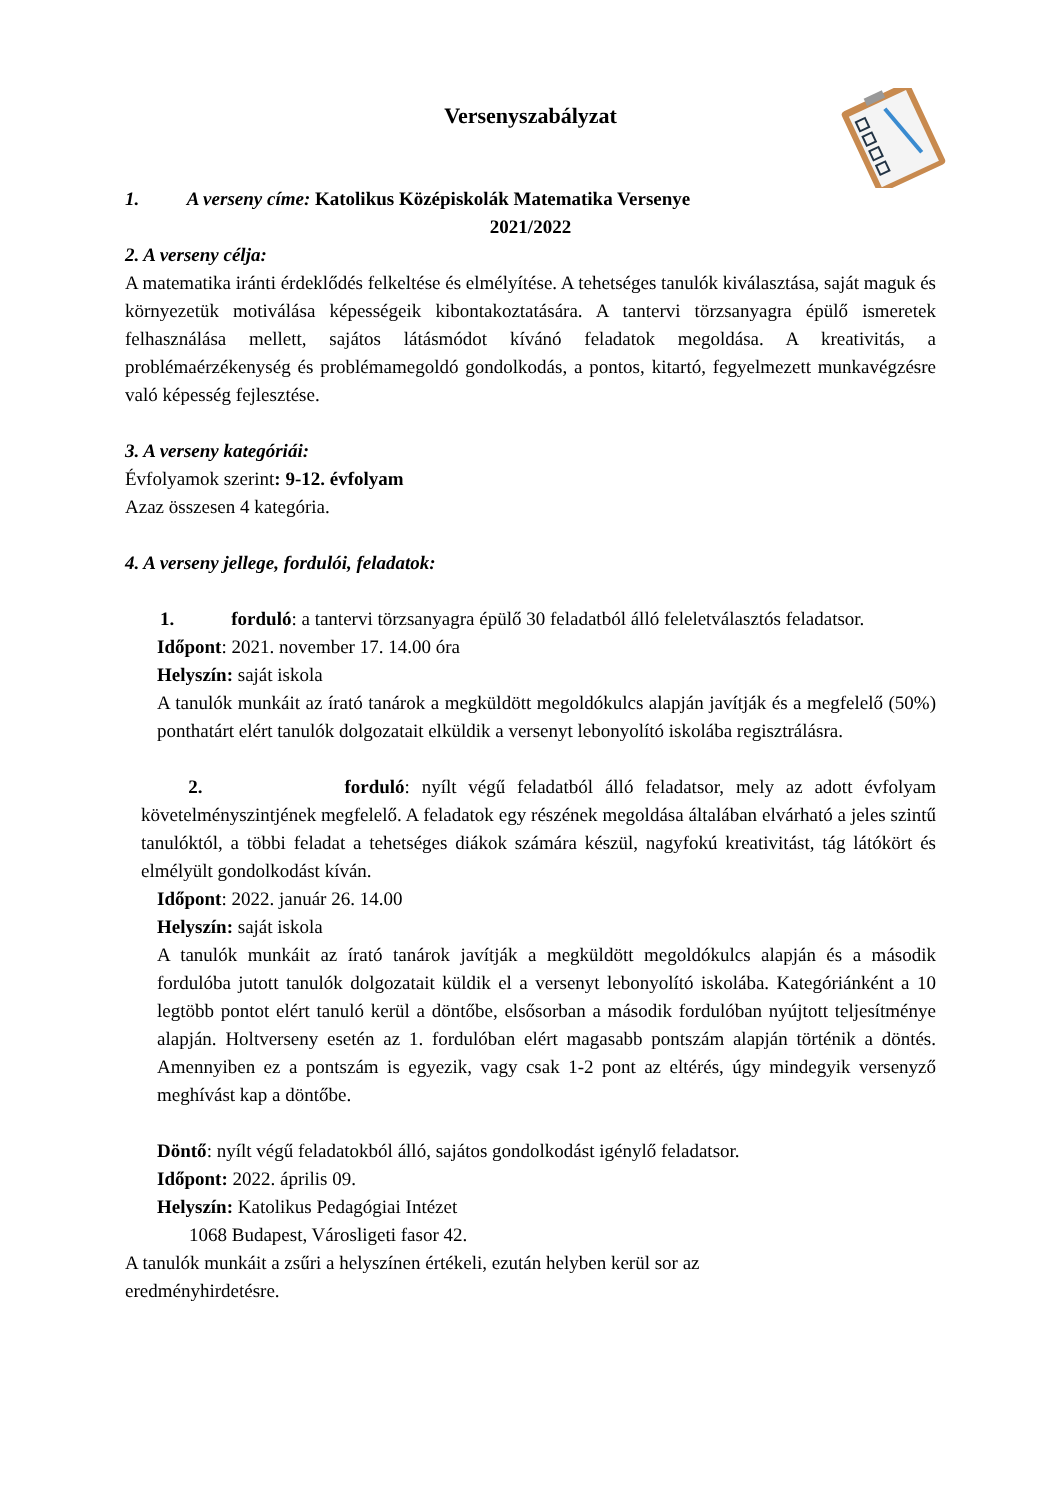Versenyszabályzat
1. A verseny címe: Katolikus Középiskolák Matematika Versenye
2021/2022
2. A verseny célja:
A matematika iránti érdeklődés felkeltése és elmélyítése. A tehetséges tanulók kiválasztása, saját maguk és környezetük motiválása képességeik kibontakoztatására. A tantervi törzsanyagra épülő ismeretek felhasználása mellett, sajátos látásmódot kívánó feladatok megoldása. A kreativitás, a problémaérzékenység és problémamegoldó gondolkodás, a pontos, kitartó, fegyelmezett munkavégzésre való képesség fejlesztése.
3. A verseny kategóriái:
Évfolyamok szerint: 9-12. évfolyam
Azaz összesen 4 kategória.
4. A verseny jellege, fordulói, feladatok:
1. forduló: a tantervi törzsanyagra épülő 30 feladatból álló feleletválasztós feladatsor.
Időpont: 2021. november 17. 14.00 óra
Helyszín: saját iskola
A tanulók munkáit az írató tanárok a megküldött megoldókulcs alapján javítják és a megfelelő (50%) ponthatárt elért tanulók dolgozatait elküldik a versenyt lebonyolító iskolába regisztrálásra.
2. forduló: nyílt végű feladatból álló feladatsor, mely az adott évfolyam követelményszintjének megfelelő. A feladatok egy részének megoldása általában elvárható a jeles szintű tanulóktól, a többi feladat a tehetséges diákok számára készül, nagyfokú kreativitást, tág látókört és elmélyült gondolkodást kíván.
Időpont: 2022. január 26. 14.00
Helyszín: saját iskola
A tanulók munkáit az írató tanárok javítják a megküldött megoldókulcs alapján és a második fordulóba jutott tanulók dolgozatait küldik el a versenyt lebonyolító iskolába. Kategóriánként a 10 legtöbb pontot elért tanuló kerül a döntőbe, elsősorban a második fordulóban nyújtott teljesítménye alapján. Holtverseny esetén az 1. fordulóban elért magasabb pontszám alapján történik a döntés. Amennyiben ez a pontszám is egyezik, vagy csak 1-2 pont az eltérés, úgy mindegyik versenyző meghívást kap a döntőbe.
Döntő: nyílt végű feladatokból álló, sajátos gondolkodást igénylő feladatsor.
Időpont: 2022. április 09.
Helyszín: Katolikus Pedagógiai Intézet
1068 Budapest, Városligeti fasor 42.
A tanulók munkáit a zsűri a helyszínen értékeli, ezután helyben kerül sor az eredményhirdetésre.